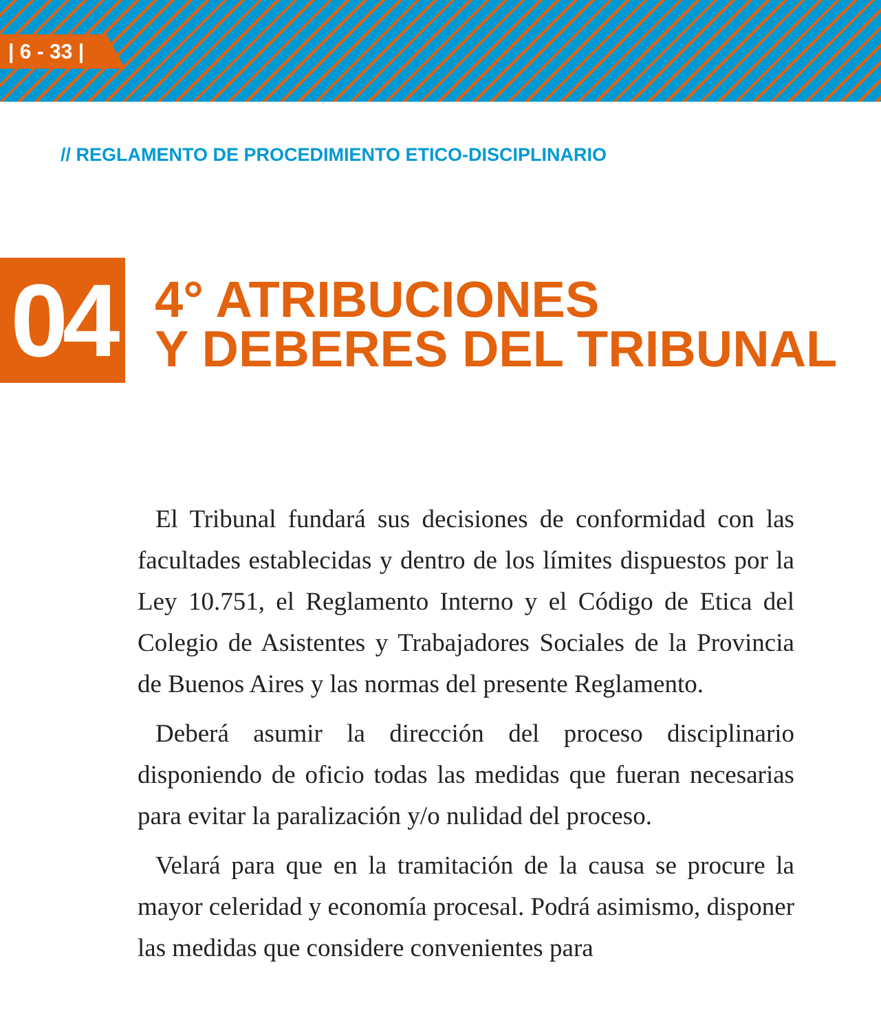| 6 - 33 |
// REGLAMENTO DE PROCEDIMIENTO ETICO-DISCIPLINARIO
04
4° ATRIBUCIONES
Y DEBERES DEL TRIBUNAL
El Tribunal fundará sus decisiones de conformidad con las facultades establecidas y dentro de los límites dispuestos por la Ley 10.751, el Reglamento Interno y el Código de Etica del Colegio de Asistentes y Trabajadores Sociales de la Provincia de Buenos Aires y las normas del presente Reglamento.
Deberá asumir la dirección del proceso disciplinario disponiendo de oficio todas las medidas que fueran necesarias para evitar la paralización y/o nulidad del proceso.
Velará para que en la tramitación de la causa se procure la mayor celeridad y economía procesal. Podrá asimismo, disponer las medidas que considere convenientes para